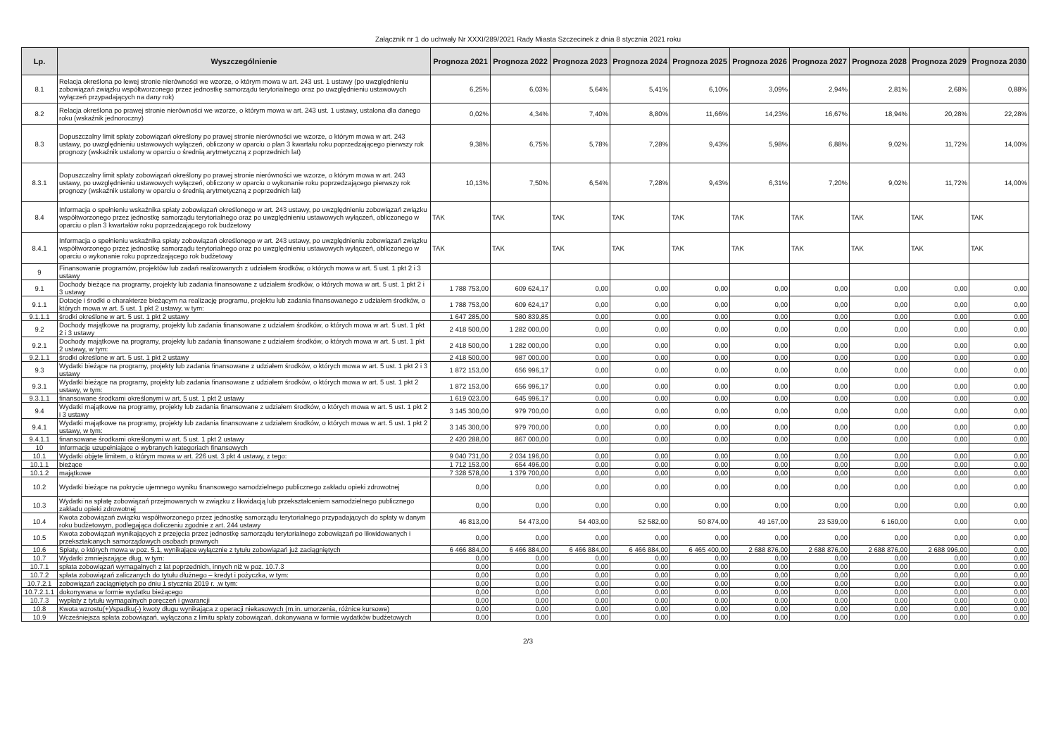Załącznik nr 1 do uchwały Nr XXXI/289/2021 Rady Miasta Szczecinek z dnia 8 stycznia 2021 roku
| Lp. | Wyszczególnienie | Prognoza 2021 | Prognoza 2022 | Prognoza 2023 | Prognoza 2024 | Prognoza 2025 | Prognoza 2026 | Prognoza 2027 | Prognoza 2028 | Prognoza 2029 | Prognoza 2030 |
| --- | --- | --- | --- | --- | --- | --- | --- | --- | --- | --- | --- |
| 8.1 | Relacja określona po lewej stronie nierówności we wzorze, o którym mowa w art. 243 ust. 1 ustawy (po uwzględnieniu zobowiązań związku współtworzonego przez jednostkę samorządu terytorialnego oraz po uwzględnieniu ustawowych wyłączeń przypadających na dany rok) | 6,25% | 6,03% | 5,64% | 5,41% | 6,10% | 3,09% | 2,94% | 2,81% | 2,68% | 0,88% |
| 8.2 | Relacja określona po prawej stronie nierówności we wzorze, o którym mowa w art. 243 ust. 1 ustawy, ustalona dla danego roku (wskaźnik jednoroczny) | 0,02% | 4,34% | 7,40% | 8,80% | 11,66% | 14,23% | 16,67% | 18,94% | 20,28% | 22,28% |
| 8.3 | Dopuszczalny limit spłaty zobowiązań określony po prawej stronie nierówności we wzorze, o którym mowa w art. 243 ustawy, po uwzględnieniu ustawowych wyłączeń, obliczony w oparciu o plan 3 kwartału roku poprzedzającego pierwszy rok prognozy (wskaźnik ustalony w oparciu o średnią arytmetyczną z poprzednich lat) | 9,38% | 6,75% | 5,78% | 7,28% | 9,43% | 5,98% | 6,88% | 9,02% | 11,72% | 14,00% |
| 8.3.1 | Dopuszczalny limit spłaty zobowiązań określony po prawej stronie nierówności we wzorze, o którym mowa w art. 243 ustawy, po uwzględnieniu ustawowych wyłączeń, obliczony w oparciu o wykonanie roku poprzedzającego pierwszy rok prognozy (wskaźnik ustalony w oparciu o średnią arytmetyczną z poprzednich lat) | 10,13% | 7,50% | 6,54% | 7,28% | 9,43% | 6,31% | 7,20% | 9,02% | 11,72% | 14,00% |
| 8.4 | Informacja o spełnieniu wskaźnika spłaty zobowiązań określonego w art. 243 ustawy, po uwzględnieniu zobowiązań związku współtworzonego przez jednostkę samorządu terytorialnego oraz po uwzględnieniu ustawowych wyłączeń, obliczonego w oparciu o plan 3 kwartałów roku poprzedzającego rok budżetowy | TAK | TAK | TAK | TAK | TAK | TAK | TAK | TAK | TAK | TAK |
| 8.4.1 | Informacja o spełnieniu wskaźnika spłaty zobowiązań określonego w art. 243 ustawy, po uwzględnieniu zobowiązań związku współtworzonego przez jednostkę samorządu terytorialnego oraz po uwzględnieniu ustawowych wyłączeń, obliczonego w oparciu o wykonanie roku poprzedzającego rok budżetowy | TAK | TAK | TAK | TAK | TAK | TAK | TAK | TAK | TAK | TAK |
| 9 | Finansowanie programów, projektów lub zadań realizowanych z udziałem środków, o których mowa w art. 5 ust. 1 pkt 2 i 3 ustawy | | | | | | | | | | |
| 9.1 | Dochody bieżące na programy, projekty lub zadania finansowane z udziałem środków, o których mowa w art. 5 ust. 1 pkt 2 i 3 ustawy | 1 788 753,00 | 609 624,17 | 0,00 | 0,00 | 0,00 | 0,00 | 0,00 | 0,00 | 0,00 | 0,00 |
| 9.1.1 | Dotacje i środki o charakterze bieżącym na realizację programu, projektu lub zadania finansowanego z udziałem środków, o których mowa w art. 5 ust. 1 pkt 2 ustawy, w tym: | 1 788 753,00 | 609 624,17 | 0,00 | 0,00 | 0,00 | 0,00 | 0,00 | 0,00 | 0,00 | 0,00 |
| 9.1.1.1 | środki określone w art. 5 ust. 1 pkt 2 ustawy | 1 647 285,00 | 580 839,85 | 0,00 | 0,00 | 0,00 | 0,00 | 0,00 | 0,00 | 0,00 | 0,00 |
| 9.2 | Dochody majątkowe na programy, projekty lub zadania finansowane z udziałem środków, o których mowa w art. 5 ust. 1 pkt 2 i 3 ustawy | 2 418 500,00 | 1 282 000,00 | 0,00 | 0,00 | 0,00 | 0,00 | 0,00 | 0,00 | 0,00 | 0,00 |
| 9.2.1 | Dochody majątkowe na programy, projekty lub zadania finansowane z udziałem środków, o których mowa w art. 5 ust. 1 pkt 2 ustawy, w tym: | 2 418 500,00 | 1 282 000,00 | 0,00 | 0,00 | 0,00 | 0,00 | 0,00 | 0,00 | 0,00 | 0,00 |
| 9.2.1.1 | środki określone w art. 5 ust. 1 pkt 2 ustawy | 2 418 500,00 | 987 000,00 | 0,00 | 0,00 | 0,00 | 0,00 | 0,00 | 0,00 | 0,00 | 0,00 |
| 9.3 | Wydatki bieżące na programy, projekty lub zadania finansowane z udziałem środków, o których mowa w art. 5 ust. 1 pkt 2 i 3 ustawy | 1 872 153,00 | 656 996,17 | 0,00 | 0,00 | 0,00 | 0,00 | 0,00 | 0,00 | 0,00 | 0,00 |
| 9.3.1 | Wydatki bieżące na programy, projekty lub zadania finansowane z udziałem środków, o których mowa w art. 5 ust. 1 pkt 2 ustawy, w tym: | 1 872 153,00 | 656 996,17 | 0,00 | 0,00 | 0,00 | 0,00 | 0,00 | 0,00 | 0,00 | 0,00 |
| 9.3.1.1 | finansowane środkami określonymi w art. 5 ust. 1 pkt 2 ustawy | 1 619 023,00 | 645 996,17 | 0,00 | 0,00 | 0,00 | 0,00 | 0,00 | 0,00 | 0,00 | 0,00 |
| 9.4 | Wydatki majątkowe na programy, projekty lub zadania finansowane z udziałem środków, o których mowa w art. 5 ust. 1 pkt 2 i 3 ustawy | 3 145 300,00 | 979 700,00 | 0,00 | 0,00 | 0,00 | 0,00 | 0,00 | 0,00 | 0,00 | 0,00 |
| 9.4.1 | Wydatki majątkowe na programy, projekty lub zadania finansowane z udziałem środków, o których mowa w art. 5 ust. 1 pkt 2 ustawy, w tym: | 3 145 300,00 | 979 700,00 | 0,00 | 0,00 | 0,00 | 0,00 | 0,00 | 0,00 | 0,00 | 0,00 |
| 9.4.1.1 | finansowane środkami określonymi w art. 5 ust. 1 pkt 2 ustawy | 2 420 288,00 | 867 000,00 | 0,00 | 0,00 | 0,00 | 0,00 | 0,00 | 0,00 | 0,00 | 0,00 |
| 10 | Informacje uzupełniające o wybranych kategoriach finansowych | | | | | | | | | | |
| 10.1 | Wydatki objęte limitem, o którym mowa w art. 226 ust. 3 pkt 4 ustawy, z tego: | 9 040 731,00 | 2 034 196,00 | 0,00 | 0,00 | 0,00 | 0,00 | 0,00 | 0,00 | 0,00 | 0,00 |
| 10.1.1 | bieżące | 1 712 153,00 | 654 496,00 | 0,00 | 0,00 | 0,00 | 0,00 | 0,00 | 0,00 | 0,00 | 0,00 |
| 10.1.2 | majątkowe | 7 328 578,00 | 1 379 700,00 | 0,00 | 0,00 | 0,00 | 0,00 | 0,00 | 0,00 | 0,00 | 0,00 |
| 10.2 | Wydatki bieżące na pokrycie ujemnego wyniku finansowego samodzielnego publicznego zakładu opieki zdrowotnej | 0,00 | 0,00 | 0,00 | 0,00 | 0,00 | 0,00 | 0,00 | 0,00 | 0,00 | 0,00 |
| 10.3 | Wydatki na spłatę zobowiązań przejmowanych w związku z likwidacją lub przekształceniem samodzielnego publicznego zakładu opieki zdrowotnej | 0,00 | 0,00 | 0,00 | 0,00 | 0,00 | 0,00 | 0,00 | 0,00 | 0,00 | 0,00 |
| 10.4 | Kwota zobowiązań związku współtworzonego przez jednostkę samorządu terytorialnego przypadających do spłaty w danym roku budżetowym, podlegająca doliczeniu zgodnie z art. 244 ustawy | 46 813,00 | 54 473,00 | 54 403,00 | 52 582,00 | 50 874,00 | 49 167,00 | 23 539,00 | 6 160,00 | 0,00 | 0,00 |
| 10.5 | Kwota zobowiązań wynikających z przejęcia przez jednostkę samorządu terytorialnego zobowiązań po likwidowanych i przekształcanych samorządowych osobach prawnych | 0,00 | 0,00 | 0,00 | 0,00 | 0,00 | 0,00 | 0,00 | 0,00 | 0,00 | 0,00 |
| 10.6 | Spłaty, o których mowa w poz. 5.1, wynikające wyłącznie z tytułu zobowiązań już zaciągniętych | 6 466 884,00 | 6 466 884,00 | 6 466 884,00 | 6 466 884,00 | 6 465 400,00 | 2 688 876,00 | 2 688 876,00 | 2 688 876,00 | 2 688 996,00 | 0,00 |
| 10.7 | Wydatki zmniejszające dług, w tym: | 0,00 | 0,00 | 0,00 | 0,00 | 0,00 | 0,00 | 0,00 | 0,00 | 0,00 | 0,00 |
| 10.7.1 | spłata zobowiązań wymagalnych z lat poprzednich, innych niż w poz. 10.7.3 | 0,00 | 0,00 | 0,00 | 0,00 | 0,00 | 0,00 | 0,00 | 0,00 | 0,00 | 0,00 |
| 10.7.2 | spłata zobowiązań zaliczanych do tytułu dłużnego – kredyt i pożyczka, w tym: | 0,00 | 0,00 | 0,00 | 0,00 | 0,00 | 0,00 | 0,00 | 0,00 | 0,00 | 0,00 |
| 10.7.2.1 | zobowiązań zaciągniętych po dniu 1 stycznia 2019 r. ,w tym: | 0,00 | 0,00 | 0,00 | 0,00 | 0,00 | 0,00 | 0,00 | 0,00 | 0,00 | 0,00 |
| 10.7.2.1.1 | dokonywana w formie wydatku bieżącego | 0,00 | 0,00 | 0,00 | 0,00 | 0,00 | 0,00 | 0,00 | 0,00 | 0,00 | 0,00 |
| 10.7.3 | wypłaty z tytułu wymagalnych poręczeń i gwarancji | 0,00 | 0,00 | 0,00 | 0,00 | 0,00 | 0,00 | 0,00 | 0,00 | 0,00 | 0,00 |
| 10.8 | Kwota wzrostu(+)/spadku(-) kwoty długu wynikająca z operacji niekasowych (m.in. umorzenia, różnice kursowe) | 0,00 | 0,00 | 0,00 | 0,00 | 0,00 | 0,00 | 0,00 | 0,00 | 0,00 | 0,00 |
| 10.9 | Wcześniejsza spłata zobowiązań, wyłączona z limitu spłaty zobowiązań, dokonywana w formie wydatków budżetowych | 0,00 | 0,00 | 0,00 | 0,00 | 0,00 | 0,00 | 0,00 | 0,00 | 0,00 | 0,00 |
2/3